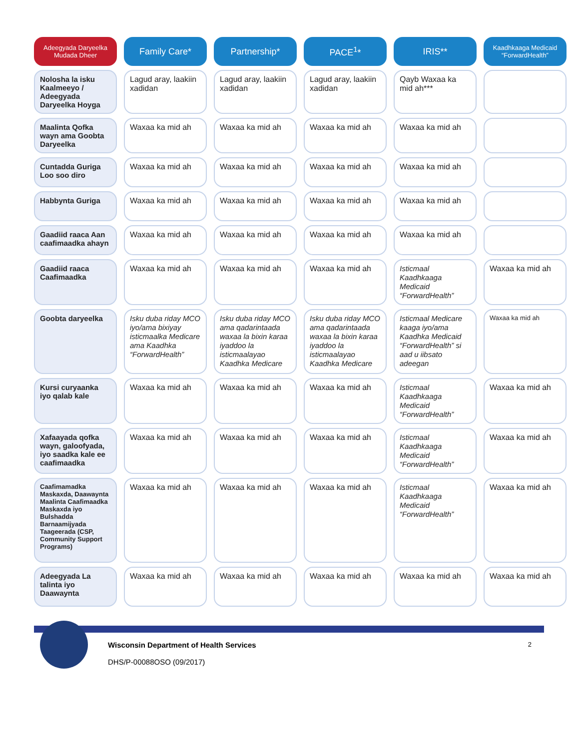| Adeegyada Daryeelka Mudada Dheer | Family Care* | Partnership* | PACE<sup>1</sup>* | IRIS** | Kaadhkaaga Medicaid “ForwardHealth” |
| --- | --- | --- | --- | --- | --- |
| Nolosha la isku Kaalmeeyo / Adeegyada Daryeelka Hoyga | Lagud aray, laakiin xadidan | Lagud aray, laakiin xadidan | Lagud aray, laakiin xadidan | Qayb Waxaa ka mid ah*** | |
| Maalinta Qofka wayn ama Goobta Daryeelka | Waxaa ka mid ah | Waxaa ka mid ah | Waxaa ka mid ah | Waxaa ka mid ah | |
| Cuntadda Guriga Loo soo diro | Waxaa ka mid ah | Waxaa ka mid ah | Waxaa ka mid ah | Waxaa ka mid ah | |
| Habbynta Guriga | Waxaa ka mid ah | Waxaa ka mid ah | Waxaa ka mid ah | Waxaa ka mid ah | |
| Gaadiid raaca Aan caafimaadka ahayn | Waxaa ka mid ah | Waxaa ka mid ah | Waxaa ka mid ah | Waxaa ka mid ah | |
| Gaadiid raaca Caafimaadka | Waxaa ka mid ah | Waxaa ka mid ah | Waxaa ka mid ah | Isticmaal Kaadhkaaga Medicaid “ForwardHealth” | Waxaa ka mid ah |
| Goobta daryeelka | Isku duba riday MCO iyo/ama bixiyay isticmaalka Medicare ama Kaadhka “ForwardHealth” | Isku duba riday MCO ama qadarintaada waxaa la bixin karaa iyaddoo la isticmaalayao Kaadhka Medicare | Isku duba riday MCO ama qadarintaada waxaa la bixin karaa iyaddoo la isticmaalayao Kaadhka Medicare | Isticmaal Medicare kaaga iyo/ama Kaadhka Medicaid “ForwardHealth” si aad u iibsato adeegan | Waxaa ka mid ah |
| Kursi curyaanka iyo qalab kale | Waxaa ka mid ah | Waxaa ka mid ah | Waxaa ka mid ah | Isticmaal Kaadhkaaga Medicaid “ForwardHealth” | Waxaa ka mid ah |
| Xafaayada qofka wayn, galoofyada, iyo saadka kale ee caafimaadka | Waxaa ka mid ah | Waxaa ka mid ah | Waxaa ka mid ah | Isticmaal Kaadhkaaga Medicaid “ForwardHealth” | Waxaa ka mid ah |
| Caafimamadka Maskaxda, Daawaynta Maalinta Caafimaadka Maskaxda iyo Bulshadda Barnaamijyada Taageerada (CSP, Community Support Programs) | Waxaa ka mid ah | Waxaa ka mid ah | Waxaa ka mid ah | Isticmaal Kaadhkaaga Medicaid “ForwardHealth” | Waxaa ka mid ah |
| Adeegyada La talinta iyo Daawaynta | Waxaa ka mid ah | Waxaa ka mid ah | Waxaa ka mid ah | Waxaa ka mid ah | Waxaa ka mid ah |
Wisconsin Department of Health Services
DHS/P-00088OSO (09/2017)
2